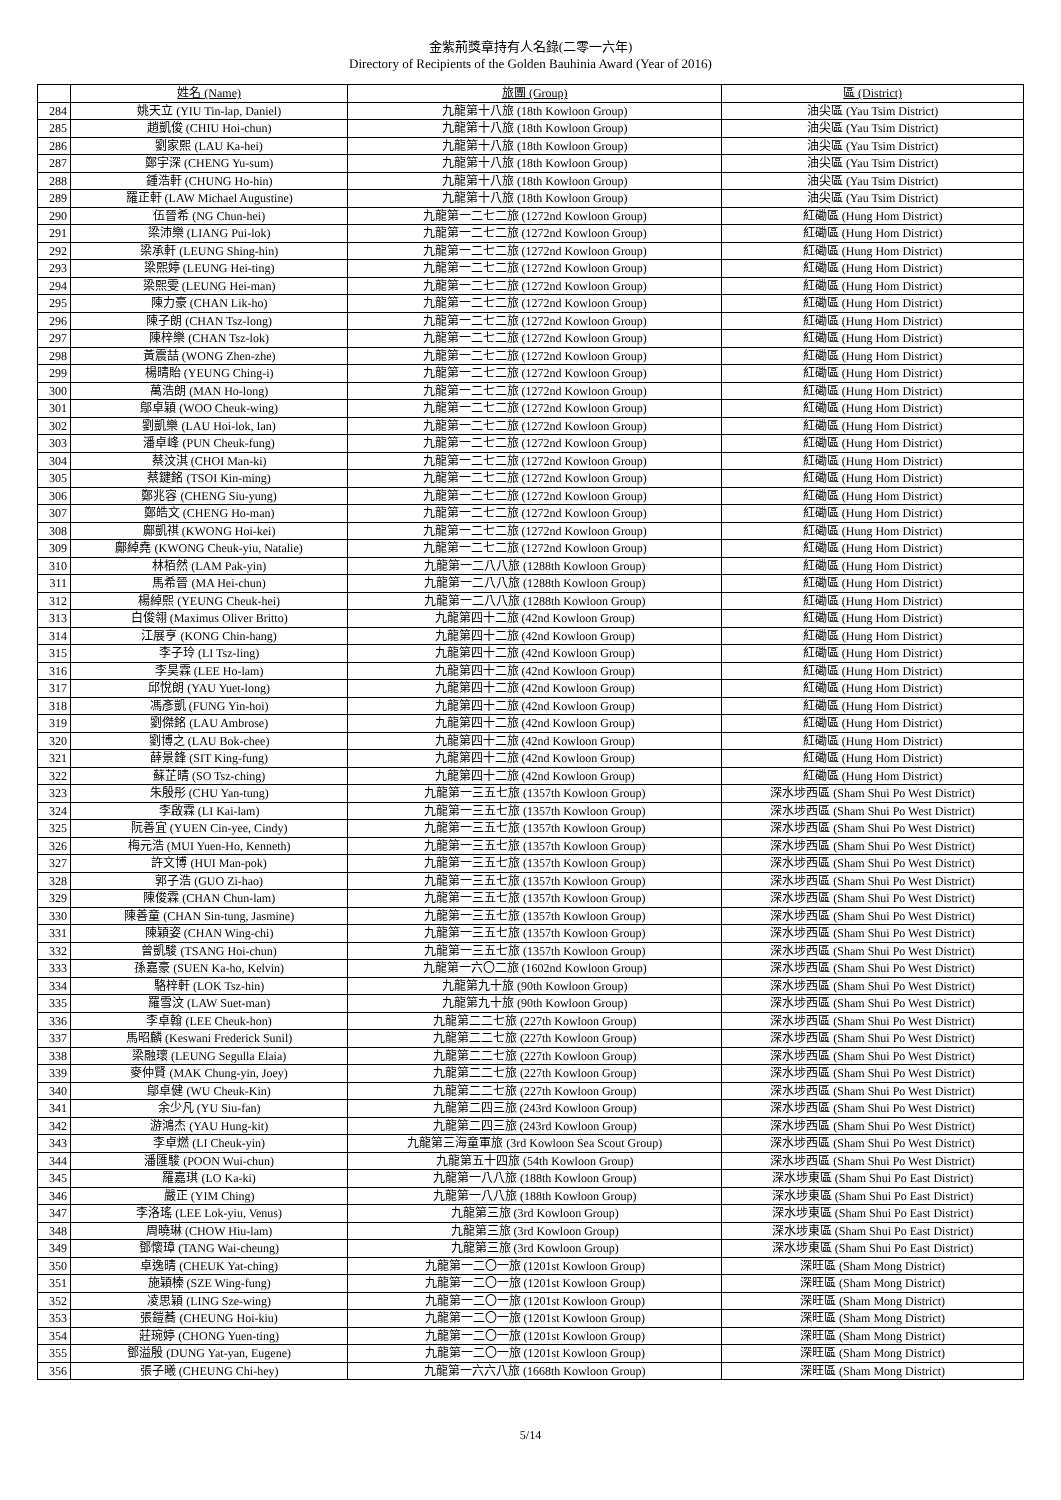金紫荊獎章持有人名錄(二零一六年)
Directory of Recipients of the Golden Bauhinia Award (Year of 2016)
| | 姓名 (Name) | 旅團 (Group) | 區 (District) |
| --- | --- | --- | --- |
| 284 | 姚天立 (YIU Tin-lap, Daniel) | 九龍第十八旅 (18th Kowloon Group) | 油尖區 (Yau Tsim District) |
| 285 | 趙凱俊 (CHIU Hoi-chun) | 九龍第十八旅 (18th Kowloon Group) | 油尖區 (Yau Tsim District) |
| 286 | 劉家熙 (LAU Ka-hei) | 九龍第十八旅 (18th Kowloon Group) | 油尖區 (Yau Tsim District) |
| 287 | 鄭宇深 (CHENG Yu-sum) | 九龍第十八旅 (18th Kowloon Group) | 油尖區 (Yau Tsim District) |
| 288 | 鍾浩軒 (CHUNG Ho-hin) | 九龍第十八旅 (18th Kowloon Group) | 油尖區 (Yau Tsim District) |
| 289 | 羅正軒 (LAW Michael Augustine) | 九龍第十八旅 (18th Kowloon Group) | 油尖區 (Yau Tsim District) |
| 290 | 伍晉希 (NG Chun-hei) | 九龍第一二七二旅 (1272nd Kowloon Group) | 紅磡區 (Hung Hom District) |
| 291 | 梁沛樂 (LIANG Pui-lok) | 九龍第一二七二旅 (1272nd Kowloon Group) | 紅磡區 (Hung Hom District) |
| 292 | 梁承軒 (LEUNG Shing-hin) | 九龍第一二七二旅 (1272nd Kowloon Group) | 紅磡區 (Hung Hom District) |
| 293 | 梁熙婷 (LEUNG Hei-ting) | 九龍第一二七二旅 (1272nd Kowloon Group) | 紅磡區 (Hung Hom District) |
| 294 | 梁熙雯 (LEUNG Hei-man) | 九龍第一二七二旅 (1272nd Kowloon Group) | 紅磡區 (Hung Hom District) |
| 295 | 陳力豪 (CHAN Lik-ho) | 九龍第一二七二旅 (1272nd Kowloon Group) | 紅磡區 (Hung Hom District) |
| 296 | 陳子朗 (CHAN Tsz-long) | 九龍第一二七二旅 (1272nd Kowloon Group) | 紅磡區 (Hung Hom District) |
| 297 | 陳梓樂 (CHAN Tsz-lok) | 九龍第一二七二旅 (1272nd Kowloon Group) | 紅磡區 (Hung Hom District) |
| 298 | 黃震喆 (WONG Zhen-zhe) | 九龍第一二七二旅 (1272nd Kowloon Group) | 紅磡區 (Hung Hom District) |
| 299 | 楊晴貽 (YEUNG Ching-i) | 九龍第一二七二旅 (1272nd Kowloon Group) | 紅磡區 (Hung Hom District) |
| 300 | 萬浩朗 (MAN Ho-long) | 九龍第一二七二旅 (1272nd Kowloon Group) | 紅磡區 (Hung Hom District) |
| 301 | 鄔卓穎 (WOO Cheuk-wing) | 九龍第一二七二旅 (1272nd Kowloon Group) | 紅磡區 (Hung Hom District) |
| 302 | 劉凱樂 (LAU Hoi-lok, Ian) | 九龍第一二七二旅 (1272nd Kowloon Group) | 紅磡區 (Hung Hom District) |
| 303 | 潘卓峰 (PUN Cheuk-fung) | 九龍第一二七二旅 (1272nd Kowloon Group) | 紅磡區 (Hung Hom District) |
| 304 | 蔡汶淇 (CHOI Man-ki) | 九龍第一二七二旅 (1272nd Kowloon Group) | 紅磡區 (Hung Hom District) |
| 305 | 蔡鍵銘 (TSOI Kin-ming) | 九龍第一二七二旅 (1272nd Kowloon Group) | 紅磡區 (Hung Hom District) |
| 306 | 鄭兆容 (CHENG Siu-yung) | 九龍第一二七二旅 (1272nd Kowloon Group) | 紅磡區 (Hung Hom District) |
| 307 | 鄭皓文 (CHENG Ho-man) | 九龍第一二七二旅 (1272nd Kowloon Group) | 紅磡區 (Hung Hom District) |
| 308 | 鄺凱祺 (KWONG Hoi-kei) | 九龍第一二七二旅 (1272nd Kowloon Group) | 紅磡區 (Hung Hom District) |
| 309 | 鄺綽堯 (KWONG Cheuk-yiu, Natalie) | 九龍第一二七二旅 (1272nd Kowloon Group) | 紅磡區 (Hung Hom District) |
| 310 | 林栢然 (LAM Pak-yin) | 九龍第一二八八旅 (1288th Kowloon Group) | 紅磡區 (Hung Hom District) |
| 311 | 馬希晉 (MA Hei-chun) | 九龍第一二八八旅 (1288th Kowloon Group) | 紅磡區 (Hung Hom District) |
| 312 | 楊綽熙 (YEUNG Cheuk-hei) | 九龍第一二八八旅 (1288th Kowloon Group) | 紅磡區 (Hung Hom District) |
| 313 | 白俊翎 (Maximus Oliver Britto) | 九龍第四十二旅 (42nd Kowloon Group) | 紅磡區 (Hung Hom District) |
| 314 | 江展亨 (KONG Chin-hang) | 九龍第四十二旅 (42nd Kowloon Group) | 紅磡區 (Hung Hom District) |
| 315 | 李子玲 (LI Tsz-ling) | 九龍第四十二旅 (42nd Kowloon Group) | 紅磡區 (Hung Hom District) |
| 316 | 李昊霖 (LEE Ho-lam) | 九龍第四十二旅 (42nd Kowloon Group) | 紅磡區 (Hung Hom District) |
| 317 | 邱悅朗 (YAU Yuet-long) | 九龍第四十二旅 (42nd Kowloon Group) | 紅磡區 (Hung Hom District) |
| 318 | 馮彥凱 (FUNG Yin-hoi) | 九龍第四十二旅 (42nd Kowloon Group) | 紅磡區 (Hung Hom District) |
| 319 | 劉傑銘 (LAU Ambrose) | 九龍第四十二旅 (42nd Kowloon Group) | 紅磡區 (Hung Hom District) |
| 320 | 劉博之 (LAU Bok-chee) | 九龍第四十二旅 (42nd Kowloon Group) | 紅磡區 (Hung Hom District) |
| 321 | 薛景鋒 (SIT King-fung) | 九龍第四十二旅 (42nd Kowloon Group) | 紅磡區 (Hung Hom District) |
| 322 | 蘇芷晴 (SO Tsz-ching) | 九龍第四十二旅 (42nd Kowloon Group) | 紅磡區 (Hung Hom District) |
| 323 | 朱殷彤 (CHU Yan-tung) | 九龍第一三五七旅 (1357th Kowloon Group) | 深水埗西區 (Sham Shui Po West District) |
| 324 | 李啟霖 (LI Kai-lam) | 九龍第一三五七旅 (1357th Kowloon Group) | 深水埗西區 (Sham Shui Po West District) |
| 325 | 阮善宜 (YUEN Cin-yee, Cindy) | 九龍第一三五七旅 (1357th Kowloon Group) | 深水埗西區 (Sham Shui Po West District) |
| 326 | 梅元浩 (MUI Yuen-Ho, Kenneth) | 九龍第一三五七旅 (1357th Kowloon Group) | 深水埗西區 (Sham Shui Po West District) |
| 327 | 許文博 (HUI Man-pok) | 九龍第一三五七旅 (1357th Kowloon Group) | 深水埗西區 (Sham Shui Po West District) |
| 328 | 郭子浩 (GUO Zi-hao) | 九龍第一三五七旅 (1357th Kowloon Group) | 深水埗西區 (Sham Shui Po West District) |
| 329 | 陳俊霖 (CHAN Chun-lam) | 九龍第一三五七旅 (1357th Kowloon Group) | 深水埗西區 (Sham Shui Po West District) |
| 330 | 陳善童 (CHAN Sin-tung, Jasmine) | 九龍第一三五七旅 (1357th Kowloon Group) | 深水埗西區 (Sham Shui Po West District) |
| 331 | 陳穎姿 (CHAN Wing-chi) | 九龍第一三五七旅 (1357th Kowloon Group) | 深水埗西區 (Sham Shui Po West District) |
| 332 | 曾凱駿 (TSANG Hoi-chun) | 九龍第一三五七旅 (1357th Kowloon Group) | 深水埗西區 (Sham Shui Po West District) |
| 333 | 孫嘉豪 (SUEN Ka-ho, Kelvin) | 九龍第一六〇二旅 (1602nd Kowloon Group) | 深水埗西區 (Sham Shui Po West District) |
| 334 | 駱梓軒 (LOK Tsz-hin) | 九龍第九十旅 (90th Kowloon Group) | 深水埗西區 (Sham Shui Po West District) |
| 335 | 羅雪汶 (LAW Suet-man) | 九龍第九十旅 (90th Kowloon Group) | 深水埗西區 (Sham Shui Po West District) |
| 336 | 李卓翰 (LEE Cheuk-hon) | 九龍第二二七旅 (227th Kowloon Group) | 深水埗西區 (Sham Shui Po West District) |
| 337 | 馬昭麟 (Keswani Frederick Sunil) | 九龍第二二七旅 (227th Kowloon Group) | 深水埗西區 (Sham Shui Po West District) |
| 338 | 梁融瓌 (LEUNG Segulla Elaia) | 九龍第二二七旅 (227th Kowloon Group) | 深水埗西區 (Sham Shui Po West District) |
| 339 | 麥仲賢 (MAK Chung-yin, Joey) | 九龍第二二七旅 (227th Kowloon Group) | 深水埗西區 (Sham Shui Po West District) |
| 340 | 鄔卓健 (WU Cheuk-Kin) | 九龍第二二七旅 (227th Kowloon Group) | 深水埗西區 (Sham Shui Po West District) |
| 341 | 余少凡 (YU Siu-fan) | 九龍第二四三旅 (243rd Kowloon Group) | 深水埗西區 (Sham Shui Po West District) |
| 342 | 游鴻杰 (YAU Hung-kit) | 九龍第二四三旅 (243rd Kowloon Group) | 深水埗西區 (Sham Shui Po West District) |
| 343 | 李卓燃 (LI Cheuk-yin) | 九龍第三海童軍旅 (3rd Kowloon Sea Scout Group) | 深水埗西區 (Sham Shui Po West District) |
| 344 | 潘匯駿 (POON Wui-chun) | 九龍第五十四旅 (54th Kowloon Group) | 深水埗西區 (Sham Shui Po West District) |
| 345 | 羅嘉琪 (LO Ka-ki) | 九龍第一八八旅 (188th Kowloon Group) | 深水埗東區 (Sham Shui Po East District) |
| 346 | 嚴正 (YIM Ching) | 九龍第一八八旅 (188th Kowloon Group) | 深水埗東區 (Sham Shui Po East District) |
| 347 | 李洛瑤 (LEE Lok-yiu, Venus) | 九龍第三旅 (3rd Kowloon Group) | 深水埗東區 (Sham Shui Po East District) |
| 348 | 周曉琳 (CHOW Hiu-lam) | 九龍第三旅 (3rd Kowloon Group) | 深水埗東區 (Sham Shui Po East District) |
| 349 | 鄧懷璋 (TANG Wai-cheung) | 九龍第三旅 (3rd Kowloon Group) | 深水埗東區 (Sham Shui Po East District) |
| 350 | 卓逸晴 (CHEUK Yat-ching) | 九龍第一二〇一旅 (1201st Kowloon Group) | 深旺區 (Sham Mong District) |
| 351 | 施穎榛 (SZE Wing-fung) | 九龍第一二〇一旅 (1201st Kowloon Group) | 深旺區 (Sham Mong District) |
| 352 | 凌思穎 (LING Sze-wing) | 九龍第一二〇一旅 (1201st Kowloon Group) | 深旺區 (Sham Mong District) |
| 353 | 張鎧蕎 (CHEUNG Hoi-kiu) | 九龍第一二〇一旅 (1201st Kowloon Group) | 深旺區 (Sham Mong District) |
| 354 | 莊琬婷 (CHONG Yuen-ting) | 九龍第一二〇一旅 (1201st Kowloon Group) | 深旺區 (Sham Mong District) |
| 355 | 鄧溢殷 (DUNG Yat-yan, Eugene) | 九龍第一二〇一旅 (1201st Kowloon Group) | 深旺區 (Sham Mong District) |
| 356 | 張子曦 (CHEUNG Chi-hey) | 九龍第一六六八旅 (1668th Kowloon Group) | 深旺區 (Sham Mong District) |
5/14